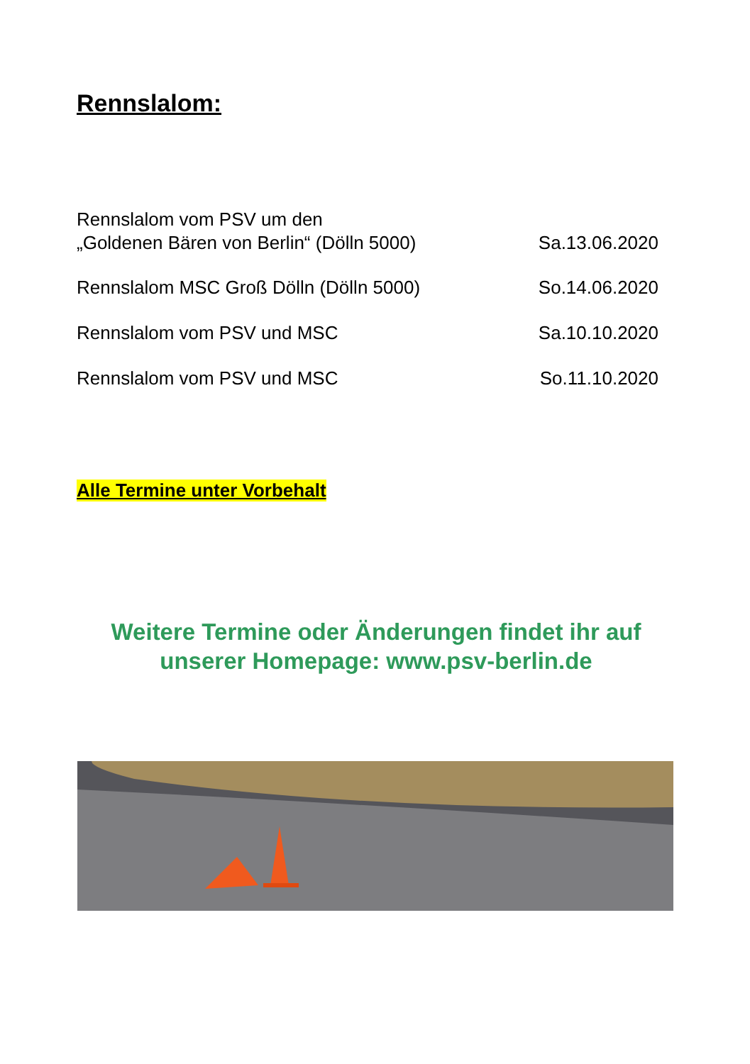Rennslalom:
Rennslalom vom PSV um den
„Goldenen Bären von Berlin“ (Dölln 5000)
Sa.13.06.2020
Rennslalom MSC Groß Dölln (Dölln 5000)
So.14.06.2020
Rennslalom vom PSV und MSC
Sa.10.10.2020
Rennslalom vom PSV und MSC
So.11.10.2020
Alle Termine unter Vorbehalt
Weitere Termine oder Änderungen findet ihr auf
unserer Homepage: www.psv-berlin.de